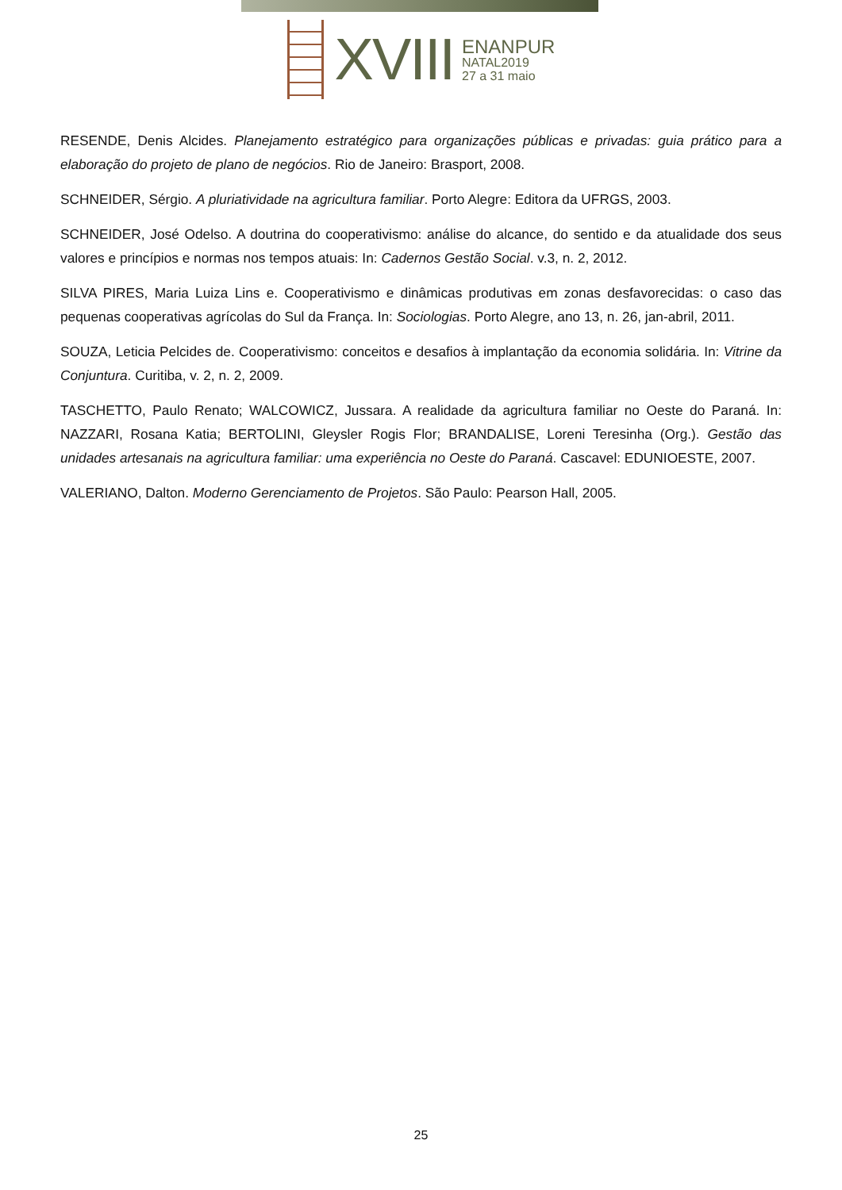XVIII
ENANPUR
NATAL2019
27 a 31 maio
RESENDE, Denis Alcides. Planejamento estratégico para organizações públicas e privadas: guia prático para a elaboração do projeto de plano de negócios. Rio de Janeiro: Brasport, 2008.
SCHNEIDER, Sérgio. A pluriatividade na agricultura familiar. Porto Alegre: Editora da UFRGS, 2003.
SCHNEIDER, José Odelso. A doutrina do cooperativismo: análise do alcance, do sentido e da atualidade dos seus valores e princípios e normas nos tempos atuais: In: Cadernos Gestão Social. v.3, n. 2, 2012.
SILVA PIRES, Maria Luiza Lins e. Cooperativismo e dinâmicas produtivas em zonas desfavorecidas: o caso das pequenas cooperativas agrícolas do Sul da França. In: Sociologias. Porto Alegre, ano 13, n. 26, jan-abril, 2011.
SOUZA, Leticia Pelcides de. Cooperativismo: conceitos e desafios à implantação da economia solidária. In: Vitrine da Conjuntura. Curitiba, v. 2, n. 2, 2009.
TASCHETTO, Paulo Renato; WALCOWICZ, Jussara. A realidade da agricultura familiar no Oeste do Paraná. In: NAZZARI, Rosana Katia; BERTOLINI, Gleysler Rogis Flor; BRANDALISE, Loreni Teresinha (Org.). Gestão das unidades artesanais na agricultura familiar: uma experiência no Oeste do Paraná. Cascavel: EDUNIOESTE, 2007.
VALERIANO, Dalton. Moderno Gerenciamento de Projetos. São Paulo: Pearson Hall, 2005.
25